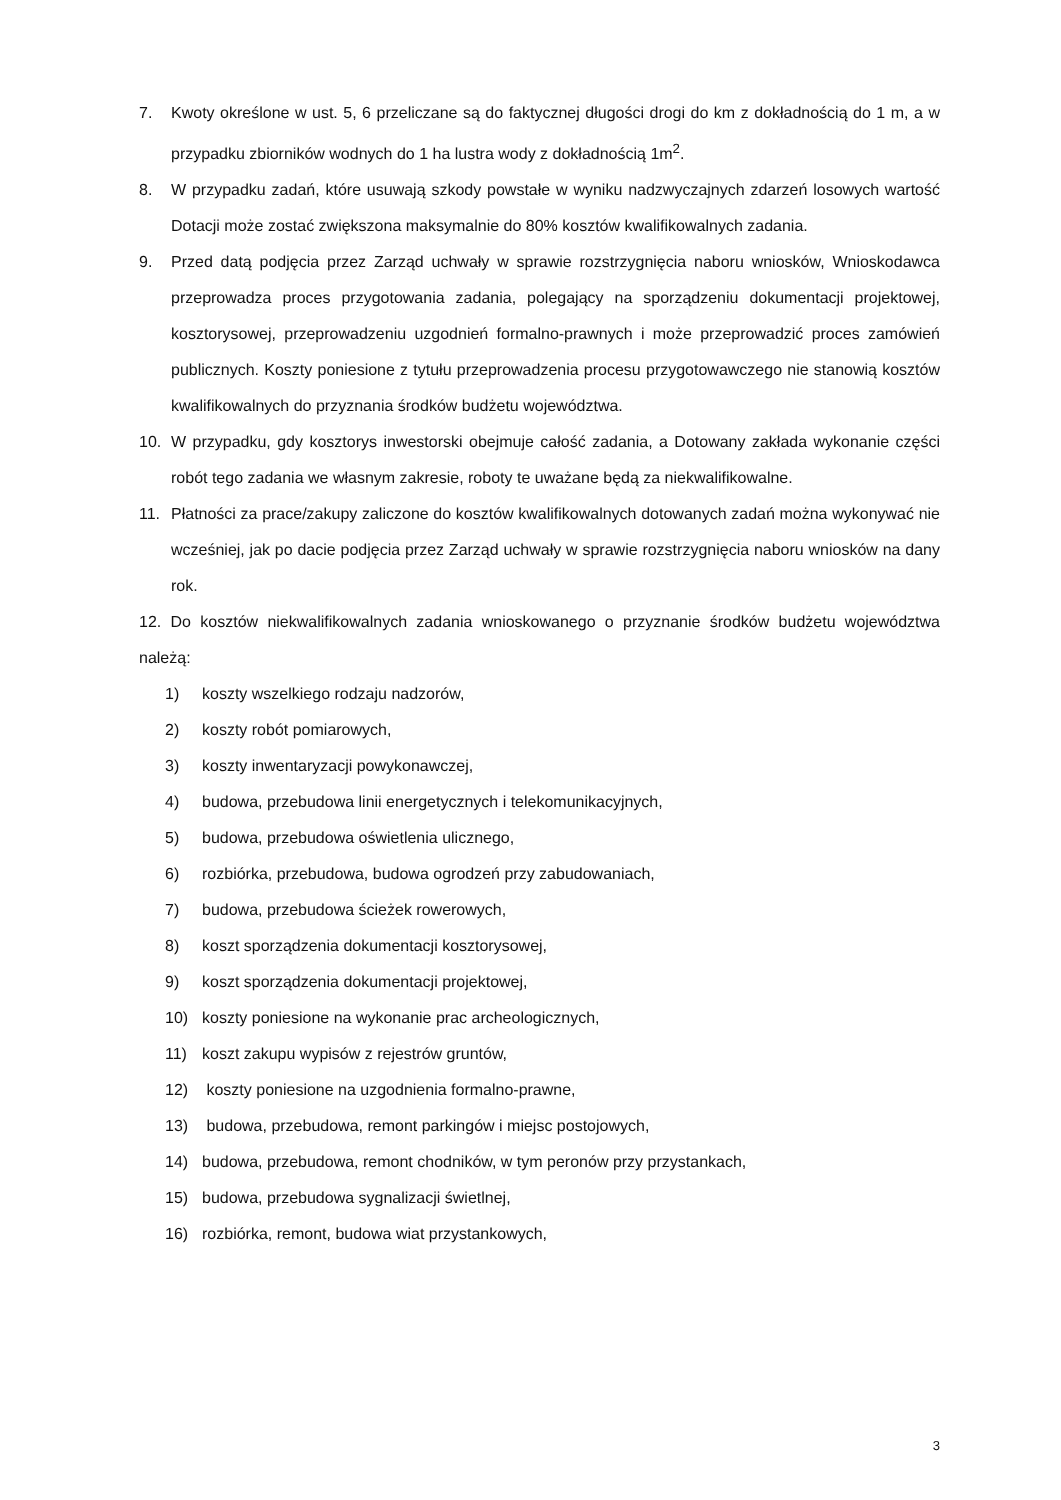7. Kwoty określone w ust. 5, 6 przeliczane są do faktycznej długości drogi do km z dokładnością do 1 m, a w przypadku zbiorników wodnych do 1 ha lustra wody z dokładnością 1m<sup>2</sup>.
8. W przypadku zadań, które usuwają szkody powstałe w wyniku nadzwyczajnych zdarzeń losowych wartość Dotacji może zostać zwiększona maksymalnie do 80% kosztów kwalifikowalnych zadania.
9. Przed datą podjęcia przez Zarząd uchwały w sprawie rozstrzygnięcia naboru wniosków, Wnioskodawca przeprowadza proces przygotowania zadania, polegający na sporządzeniu dokumentacji projektowej, kosztorysowej, przeprowadzeniu uzgodnień formalno-prawnych i może przeprowadzić proces zamówień publicznych. Koszty poniesione z tytułu przeprowadzenia procesu przygotowawczego nie stanowią kosztów kwalifikowalnych do przyznania środków budżetu województwa.
10. W przypadku, gdy kosztorys inwestorski obejmuje całość zadania, a Dotowany zakłada wykonanie części robót tego zadania we własnym zakresie, roboty te uważane będą za niekwalifikowalne.
11. Płatności za prace/zakupy zaliczone do kosztów kwalifikowalnych dotowanych zadań można wykonywać nie wcześniej, jak po dacie podjęcia przez Zarząd uchwały w sprawie rozstrzygnięcia naboru wniosków na dany rok.
12. Do kosztów niekwalifikowalnych zadania wnioskowanego o przyznanie środków budżetu województwa należą:
1) koszty wszelkiego rodzaju nadzorów,
2) koszty robót pomiarowych,
3) koszty inwentaryzacji powykonawczej,
4) budowa, przebudowa linii energetycznych i telekomunikacyjnych,
5) budowa, przebudowa oświetlenia ulicznego,
6) rozbiórka, przebudowa, budowa ogrodzeń przy zabudowaniach,
7) budowa, przebudowa ścieżek rowerowych,
8) koszt sporządzenia dokumentacji kosztorysowej,
9) koszt sporządzenia dokumentacji projektowej,
10) koszty poniesione na wykonanie prac archeologicznych,
11) koszt zakupu wypisów z rejestrów gruntów,
12) koszty poniesione na uzgodnienia formalno-prawne,
13) budowa, przebudowa, remont parkingów i miejsc postojowych,
14) budowa, przebudowa, remont chodników, w tym peronów przy przystankach,
15) budowa, przebudowa sygnalizacji świetlnej,
16) rozbiórka, remont, budowa wiat przystankowych,
3